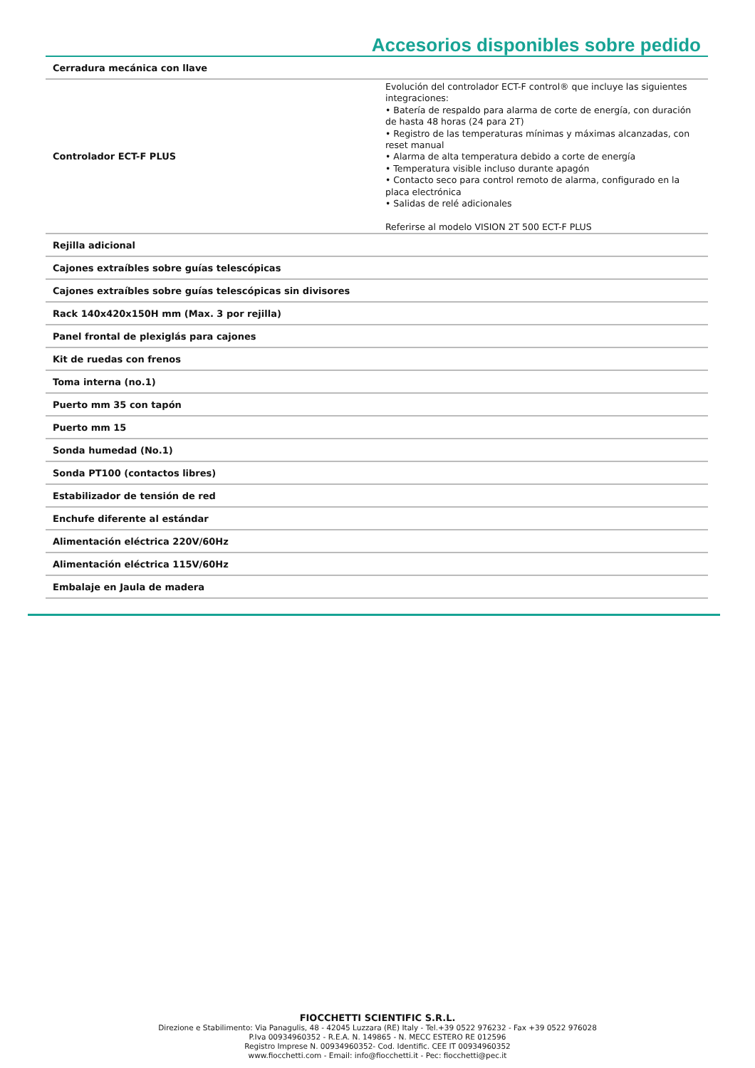Accesorios disponibles sobre pedido
| Cerradura mecánica con llave | |
| Controlador ECT-F PLUS | Evolución del controlador ECT-F control® que incluye las siguientes integraciones: • Batería de respaldo para alarma de corte de energía, con duración de hasta 48 horas (24 para 2T) • Registro de las temperaturas mínimas y máximas alcanzadas, con reset manual • Alarma de alta temperatura debido a corte de energía • Temperatura visible incluso durante apagón • Contacto seco para control remoto de alarma, configurado en la placa electrónica • Salidas de relé adicionales Referirse al modelo VISION 2T 500 ECT-F PLUS |
| Rejilla adicional | |
| Cajones extraíbles sobre guías telescópicas | |
| Cajones extraíbles sobre guías telescópicas sin divisores | |
| Rack 140x420x150H mm (Max. 3 por rejilla) | |
| Panel frontal de plexiglás para cajones | |
| Kit de ruedas con frenos | |
| Toma interna (no.1) | |
| Puerto mm 35 con tapón | |
| Puerto mm 15 | |
| Sonda humedad (No.1) | |
| Sonda PT100 (contactos libres) | |
| Estabilizador de tensión de red | |
| Enchufe diferente al estándar | |
| Alimentación eléctrica 220V/60Hz | |
| Alimentación eléctrica 115V/60Hz | |
| Embalaje en Jaula de madera | |
FIOCCHETTI SCIENTIFIC S.R.L.
Direzione e Stabilimento: Via Panagulis, 48 - 42045 Luzzara (RE) Italy - Tel.+39 0522 976232 - Fax +39 0522 976028
P.Iva 00934960352 - R.E.A. N. 149865 - N. MECC ESTERO RE 012596
Registro Imprese N. 00934960352- Cod. Identific. CEE IT 00934960352
www.fiocchetti.com - Email: info@fiocchetti.it - Pec: fiocchetti@pec.it